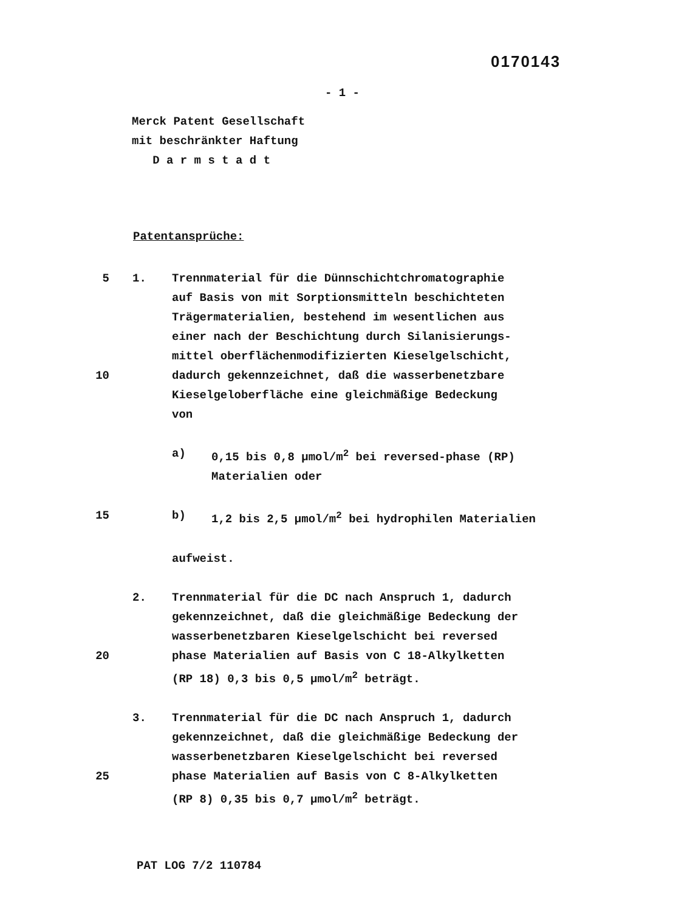0170143
- 1 -
Merck Patent Gesellschaft
mit beschränkter Haftung
D a r m s t a d t
Patentansprüche:
5 1. Trennmaterial für die Dünnschichtchromatographie
auf Basis von mit Sorptionsmitteln beschichteten
Trägermaterialien, bestehend im wesentlichen aus
einer nach der Beschichtung durch Silanisierungs-
mittel oberflächenmodifizierten Kieselgelschicht,
10 dadurch gekennzeichnet, daß die wasserbenetzbare
Kieselgeloberfläche eine gleichmäßige Bedeckung
von
a) 0,15 bis 0,8 µmol/m<sup>2</sup> bei reversed-phase (RP)
Materialien oder
15 b) 1,2 bis 2,5 µmol/m<sup>2</sup> bei hydrophilen Materialien
aufweist.
2. Trennmaterial für die DC nach Anspruch 1, dadurch
gekennzeichnet, daß die gleichmäßige Bedeckung der
wasserbenetzbaren Kieselgelschicht bei reversed
20 phase Materialien auf Basis von C 18-Alkylketten
(RP 18) 0,3 bis 0,5 µmol/m<sup>2</sup> beträgt.
3. Trennmaterial für die DC nach Anspruch 1, dadurch
gekennzeichnet, daß die gleichmäßige Bedeckung der
wasserbenetzbaren Kieselgelschicht bei reversed
25 phase Materialien auf Basis von C 8-Alkylketten
(RP 8) 0,35 bis 0,7 µmol/m<sup>2</sup> beträgt.
PAT LOG 7/2 110784